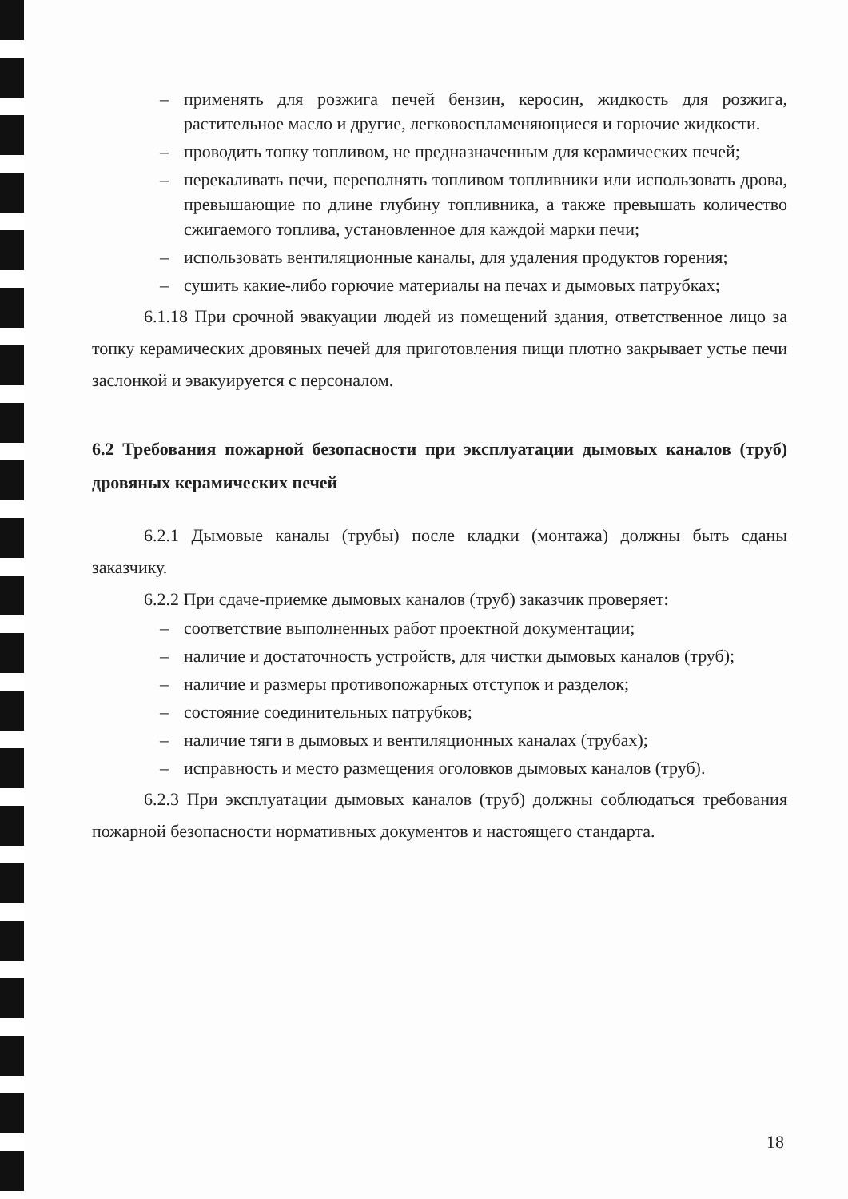– применять для розжига печей бензин, керосин, жидкость для розжига, растительное масло и другие, легковоспламеняющиеся и горючие жидкости.
– проводить топку топливом, не предназначенным для керамических печей;
– перекаливать печи, переполнять топливом топливники или использовать дрова, превышающие по длине глубину топливника, а также превышать количество сжигаемого топлива, установленное для каждой марки печи;
– использовать вентиляционные каналы, для удаления продуктов горения;
– сушить какие-либо горючие материалы на печах и дымовых патрубках;
6.1.18 При срочной эвакуации людей из помещений здания, ответственное лицо за топку керамических дровяных печей для приготовления пищи плотно закрывает устье печи заслонкой и эвакуируется с персоналом.
6.2 Требования пожарной безопасности при эксплуатации дымовых каналов (труб) дровяных керамических печей
6.2.1 Дымовые каналы (трубы) после кладки (монтажа) должны быть сданы заказчику.
6.2.2 При сдаче-приемке дымовых каналов (труб) заказчик проверяет:
– соответствие выполненных работ проектной документации;
– наличие и достаточность устройств, для чистки дымовых каналов (труб);
– наличие и размеры противопожарных отступок и разделок;
– состояние соединительных патрубков;
– наличие тяги в дымовых и вентиляционных каналах (трубах);
– исправность и место размещения оголовков дымовых каналов (труб).
6.2.3 При эксплуатации дымовых каналов (труб) должны соблюдаться требования пожарной безопасности нормативных документов и настоящего стандарта.
18